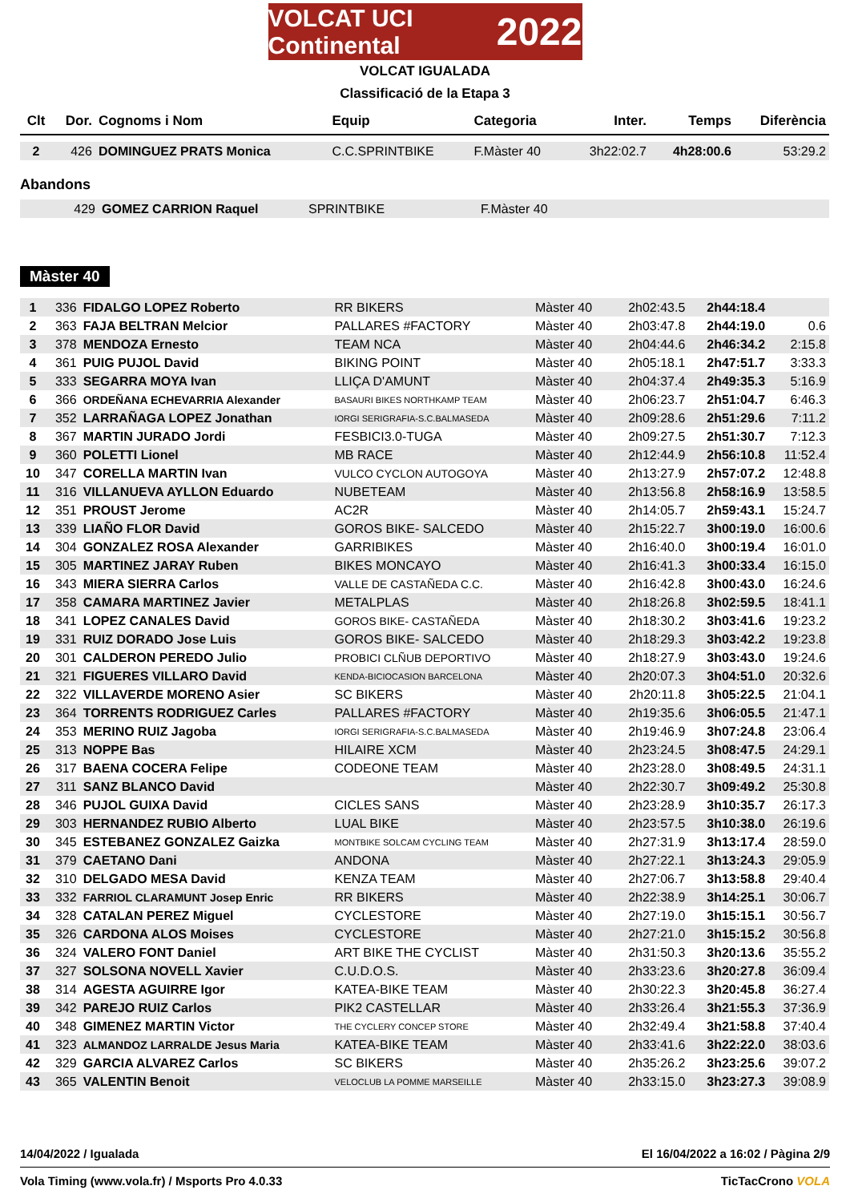VOLCAT UCI Continental 2022
VOLCAT IGUALADA
Classificació de la Etapa 3
| Clt | Dor. | Cognoms i Nom | Equip | Categoria | Inter. | Temps | Diferència |
| --- | --- | --- | --- | --- | --- | --- | --- |
| 2 | 426 | DOMINGUEZ PRATS Monica | C.C.SPRINTBIKE | F.Màster 40 | 3h22:02.7 | 4h28:00.6 | 53:29.2 |
Abandons
| | 429 | GOMEZ CARRION Raquel | SPRINTBIKE | F.Màster 40 | | | |
Màster 40
| 1 | 336 | FIDALGO LOPEZ Roberto | RR BIKERS | Màster 40 | 2h02:43.5 | 2h44:18.4 | |
| 2 | 363 | FAJA BELTRAN Melcior | PALLARES #FACTORY | Màster 40 | 2h03:47.8 | 2h44:19.0 | 0.6 |
| 3 | 378 | MENDOZA Ernesto | TEAM NCA | Màster 40 | 2h04:44.6 | 2h46:34.2 | 2:15.8 |
| 4 | 361 | PUIG PUJOL David | BIKING POINT | Màster 40 | 2h05:18.1 | 2h47:51.7 | 3:33.3 |
| 5 | 333 | SEGARRA MOYA Ivan | LLIÇA D'AMUNT | Màster 40 | 2h04:37.4 | 2h49:35.3 | 5:16.9 |
| 6 | 366 | ORDEÑANA ECHEVARRIA Alexander | BASAURI BIKES NORTHKAMP TEAM | Màster 40 | 2h06:23.7 | 2h51:04.7 | 6:46.3 |
| 7 | 352 | LARRAÑAGA LOPEZ Jonathan | IORGI SERIGRAFIA-S.C.BALMASEDA | Màster 40 | 2h09:28.6 | 2h51:29.6 | 7:11.2 |
| 8 | 367 | MARTIN JURADO Jordi | FESBICI3.0-TUGA | Màster 40 | 2h09:27.5 | 2h51:30.7 | 7:12.3 |
| 9 | 360 | POLETTI Lionel | MB RACE | Màster 40 | 2h12:44.9 | 2h56:10.8 | 11:52.4 |
| 10 | 347 | CORELLA MARTIN Ivan | VULCO CYCLON AUTOGOYA | Màster 40 | 2h13:27.9 | 2h57:07.2 | 12:48.8 |
| 11 | 316 | VILLANUEVA AYLLON Eduardo | NUBETEAM | Màster 40 | 2h13:56.8 | 2h58:16.9 | 13:58.5 |
| 12 | 351 | PROUST Jerome | AC2R | Màster 40 | 2h14:05.7 | 2h59:43.1 | 15:24.7 |
| 13 | 339 | LIAÑO FLOR David | GOROS BIKE- SALCEDO | Màster 40 | 2h15:22.7 | 3h00:19.0 | 16:00.6 |
| 14 | 304 | GONZALEZ ROSA Alexander | GARRIBIKES | Màster 40 | 2h16:40.0 | 3h00:19.4 | 16:01.0 |
| 15 | 305 | MARTINEZ JARAY Ruben | BIKES MONCAYO | Màster 40 | 2h16:41.3 | 3h00:33.4 | 16:15.0 |
| 16 | 343 | MIERA SIERRA Carlos | VALLE DE CASTAÑEDA C.C. | Màster 40 | 2h16:42.8 | 3h00:43.0 | 16:24.6 |
| 17 | 358 | CAMARA MARTINEZ Javier | METALPLAS | Màster 40 | 2h18:26.8 | 3h02:59.5 | 18:41.1 |
| 18 | 341 | LOPEZ CANALES David | GOROS BIKE- CASTAÑEDA | Màster 40 | 2h18:30.2 | 3h03:41.6 | 19:23.2 |
| 19 | 331 | RUIZ DORADO Jose Luis | GOROS BIKE- SALCEDO | Màster 40 | 2h18:29.3 | 3h03:42.2 | 19:23.8 |
| 20 | 301 | CALDERON PEREDO Julio | PROBICI CLÑUB DEPORTIVO | Màster 40 | 2h18:27.9 | 3h03:43.0 | 19:24.6 |
| 21 | 321 | FIGUERES VILLARO David | KENDA-BICIOCASION BARCELONA | Màster 40 | 2h20:07.3 | 3h04:51.0 | 20:32.6 |
| 22 | 322 | VILLAVERDE MORENO Asier | SC BIKERS | Màster 40 | 2h20:11.8 | 3h05:22.5 | 21:04.1 |
| 23 | 364 | TORRENTS RODRIGUEZ Carles | PALLARES #FACTORY | Màster 40 | 2h19:35.6 | 3h06:05.5 | 21:47.1 |
| 24 | 353 | MERINO RUIZ Jagoba | IORGI SERIGRAFIA-S.C.BALMASEDA | Màster 40 | 2h19:46.9 | 3h07:24.8 | 23:06.4 |
| 25 | 313 | NOPPE Bas | HILAIRE XCM | Màster 40 | 2h23:24.5 | 3h08:47.5 | 24:29.1 |
| 26 | 317 | BAENA COCERA Felipe | CODEONE TEAM | Màster 40 | 2h23:28.0 | 3h08:49.5 | 24:31.1 |
| 27 | 311 | SANZ BLANCO David | | Màster 40 | 2h22:30.7 | 3h09:49.2 | 25:30.8 |
| 28 | 346 | PUJOL GUIXA David | CICLES SANS | Màster 40 | 2h23:28.9 | 3h10:35.7 | 26:17.3 |
| 29 | 303 | HERNANDEZ RUBIO Alberto | LUAL BIKE | Màster 40 | 2h23:57.5 | 3h10:38.0 | 26:19.6 |
| 30 | 345 | ESTEBANEZ GONZALEZ Gaizka | MONTBIKE SOLCAM CYCLING TEAM | Màster 40 | 2h27:31.9 | 3h13:17.4 | 28:59.0 |
| 31 | 379 | CAETANO Dani | ANDONA | Màster 40 | 2h27:22.1 | 3h13:24.3 | 29:05.9 |
| 32 | 310 | DELGADO MESA David | KENZA TEAM | Màster 40 | 2h27:06.7 | 3h13:58.8 | 29:40.4 |
| 33 | 332 | FARRIOL CLARAMUNT Josep Enric | RR BIKERS | Màster 40 | 2h22:38.9 | 3h14:25.1 | 30:06.7 |
| 34 | 328 | CATALAN PEREZ Miguel | CYCLESTORE | Màster 40 | 2h27:19.0 | 3h15:15.1 | 30:56.7 |
| 35 | 326 | CARDONA ALOS Moises | CYCLESTORE | Màster 40 | 2h27:21.0 | 3h15:15.2 | 30:56.8 |
| 36 | 324 | VALERO FONT Daniel | ART BIKE THE CYCLIST | Màster 40 | 2h31:50.3 | 3h20:13.6 | 35:55.2 |
| 37 | 327 | SOLSONA NOVELL Xavier | C.U.D.O.S. | Màster 40 | 2h33:23.6 | 3h20:27.8 | 36:09.4 |
| 38 | 314 | AGESTA AGUIRRE Igor | KATEA-BIKE TEAM | Màster 40 | 2h30:22.3 | 3h20:45.8 | 36:27.4 |
| 39 | 342 | PAREJO RUIZ Carlos | PIK2 CASTELLAR | Màster 40 | 2h33:26.4 | 3h21:55.3 | 37:36.9 |
| 40 | 348 | GIMENEZ MARTIN Victor | THE CYCLERY CONCEP STORE | Màster 40 | 2h32:49.4 | 3h21:58.8 | 37:40.4 |
| 41 | 323 | ALMANDOZ LARRALDE Jesus Maria | KATEA-BIKE TEAM | Màster 40 | 2h33:41.6 | 3h22:22.0 | 38:03.6 |
| 42 | 329 | GARCIA ALVAREZ Carlos | SC BIKERS | Màster 40 | 2h35:26.2 | 3h23:25.6 | 39:07.2 |
| 43 | 365 | VALENTIN Benoit | VELOCLUB LA POMME MARSEILLE | Màster 40 | 2h33:15.0 | 3h23:27.3 | 39:08.9 |
14/04/2022 / Igualada El 16/04/2022 a 16:02 / Pàgina 2/9
Vola Timing (www.vola.fr) / Msports Pro 4.0.33 TicTacCrono VOLA